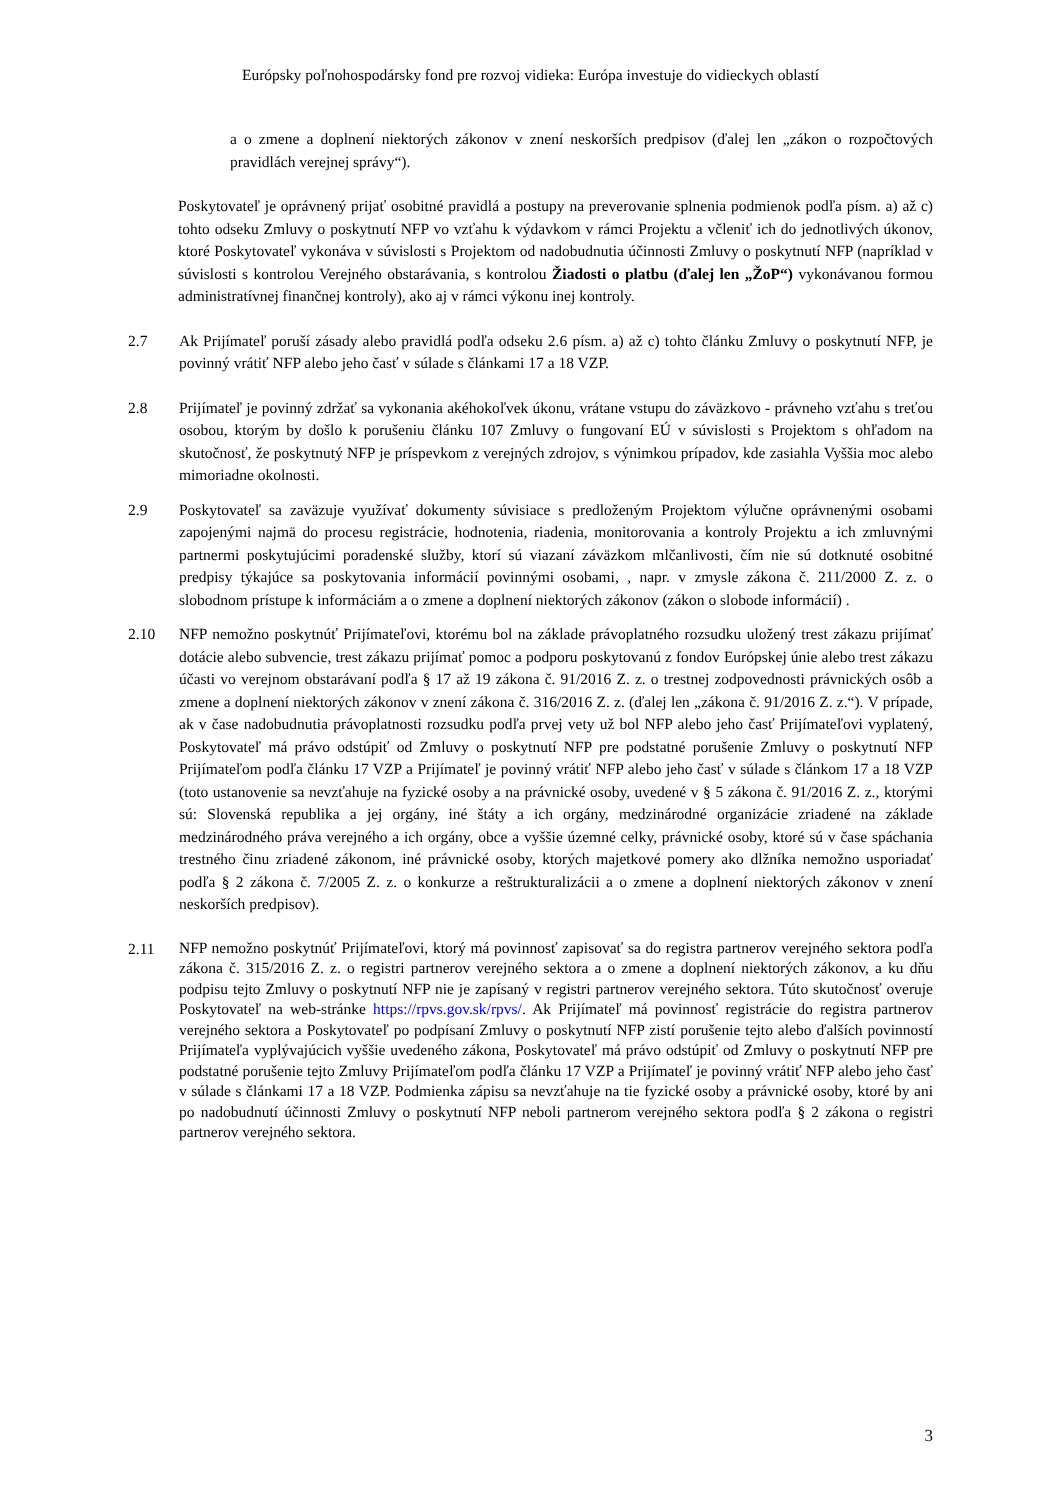Európsky poľnohospodársky fond pre rozvoj vidieka: Európa investuje do vidieckych oblastí
a o zmene a doplnení niektorých zákonov v znení neskorších predpisov (ďalej len „zákon o rozpočtových pravidlách verejnej správy“).
Poskytovateľ je oprávnený prijať osobitné pravidlá a postupy na preverovanie splnenia podmienok podľa písm. a) až c) tohto odseku Zmluvy o poskytnutí NFP vo vzťahu k výdavkom v rámci Projektu a včleniť ich do jednotlivých úkonov, ktoré Poskytovateľ vykonáva v súvislosti s Projektom od nadobudnutia účinnosti Zmluvy o poskytnutí NFP (napríklad v súvislosti s kontrolou Verejného obstarávania, s kontrolou Žiadosti o platbu (ďalej len „ŽoP“) vykonávanou formou administratívnej finančnej kontroly), ako aj v rámci výkonu inej kontroly.
2.7 Ak Prijímateľ poruší zásady alebo pravidlá podľa odseku 2.6 písm. a) až c) tohto článku Zmluvy o poskytnutí NFP, je povinný vrátiť NFP alebo jeho časť v súlade s článkami 17 a 18 VZP.
2.8 Prijímateľ je povinný zdržať sa vykonania akéhokoľvek úkonu, vrátane vstupu do záväzkovo - právneho vzťahu s treťou osobou, ktorým by došlo k porušeniu článku 107 Zmluvy o fungovaní EÚ v súvislosti s Projektom s ohľadom na skutočnosť, že poskytnutý NFP je príspevkom z verejných zdrojov, s výnimkou prípadov, kde zasiahla Vyššia moc alebo mimoriadne okolnosti.
2.9 Poskytovateľ sa zaväzuje využívať dokumenty súvisiace s predloženým Projektom výlučne oprávnenými osobami zapojenými najmä do procesu registrácie, hodnotenia, riadenia, monitorovania a kontroly Projektu a ich zmluvnými partnermi poskytujúcimi poradenské služby, ktorí sú viazaní záväzkom mlčanlivosti, čím nie sú dotknuté osobitné predpisy týkajúce sa poskytovania informácií povinnými osobami, , napr. v zmysle zákona č. 211/2000 Z. z. o slobodnom prístupe k informáciám a o zmene a doplnení niektorých zákonov (zákon o slobode informácií) .
2.10 NFP nemožno poskytnúť Prijímateľovi, ktorému bol na základe právoplatného rozsudku uložený trest zákazu prijímať dotácie alebo subvencie, trest zákazu prijímať pomoc a podporu poskytovanú z fondov Európskej únie alebo trest zákazu účasti vo verejnom obstarávaní podľa § 17 až 19 zákona č. 91/2016 Z. z. o trestnej zodpovednosti právnických osôb a zmene a doplnení niektorých zákonov v znení zákona č. 316/2016 Z. z. (ďalej len „zákona č. 91/2016 Z. z.“). V prípade, ak v čase nadobudnutia právoplatnosti rozsudku podľa prvej vety už bol NFP alebo jeho časť Prijímateľovi vyplatený, Poskytovateľ má právo odstúpiť od Zmluvy o poskytnutí NFP pre podstatné porušenie Zmluvy o poskytnutí NFP Prijímateľom podľa článku 17 VZP a Prijímateľ je povinný vrátiť NFP alebo jeho časť v súlade s článkom 17 a 18 VZP (toto ustanovenie sa nevzťahuje na fyzické osoby a na právnické osoby, uvedené v § 5 zákona č. 91/2016 Z. z., ktorými sú: Slovenská republika a jej orgány, iné štáty a ich orgány, medzinárodné organizácie zriadené na základe medzinárodného práva verejného a ich orgány, obce a vyššie územné celky, právnické osoby, ktoré sú v čase spáchania trestného činu zriadené zákonom, iné právnické osoby, ktorých majetkové pomery ako dlžníka nemožno usporiadať podľa § 2 zákona č. 7/2005 Z. z. o konkurze a reštrukturalizácii a o zmene a doplnení niektorých zákonov v znení neskorších predpisov).
2.11
NFP nemožno poskytnúť Prijímateľovi, ktorý má povinnosť zapisovať sa do registra partnerov verejného sektora podľa zákona č. 315/2016 Z. z. o registri partnerov verejného sektora a o zmene a doplnení niektorých zákonov, a ku dňu podpisu tejto Zmluvy o poskytnutí NFP nie je zapísaný v registri partnerov verejného sektora. Túto skutočnosť overuje Poskytovateľ na web-stránke https://rpvs.gov.sk/rpvs/. Ak Prijímateľ má povinnosť registrácie do registra partnerov verejného sektora a Poskytovateľ po podpísaní Zmluvy o poskytnutí NFP zistí porušenie tejto alebo ďalších povinností Prijímateľa vyplývajúcich vyššie uvedeného zákona, Poskytovateľ má právo odstúpiť od Zmluvy o poskytnutí NFP pre podstatné porušenie tejto Zmluvy Prijímateľom podľa článku 17 VZP a Prijímateľ je povinný vrátiť NFP alebo jeho časť v súlade s článkami 17 a 18 VZP. Podmienka zápisu sa nevzťahuje na tie fyzické osoby a právnické osoby, ktoré by ani po nadobudnutí účinnosti Zmluvy o poskytnutí NFP neboli partnerom verejného sektora podľa § 2 zákona o registri partnerov verejného sektora.
3